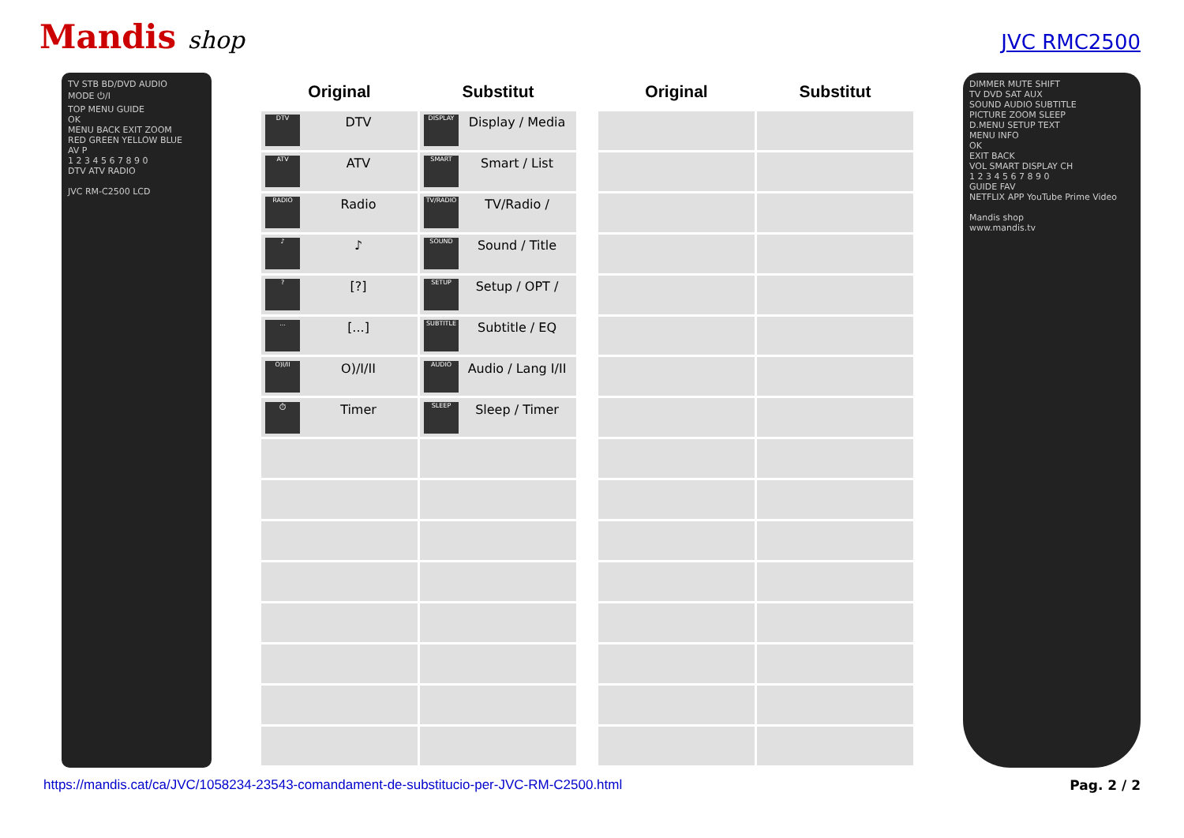Mandis shop
JVC RMC2500
TV STB BD/DVD AUDIO
MODE ⏻/I
TOP MENU GUIDE
OK
MENU BACK EXIT ZOOM
RED GREEN YELLOW BLUE
AV P
1 2 3 4 5 6 7 8 9 0
DTV ATV RADIO
JVC RM-C2500 LCD
| Original | Substitut | | Original | Substitut |
| --- | --- | --- | --- | --- |
| DTV DTV | DISPLAY Display / Media | | | |
| ATV ATV | SMART Smart / List | | | |
| RADIO Radio | TV/RADIO TV/Radio / | | | |
| ♪ ♪ | SOUND Sound / Title | | | |
| ? [?] | SETUP Setup / OPT / | | | |
| ... [...] | SUBTITLE Subtitle / EQ | | | |
| O)I/II O)/I/II | AUDIO Audio / Lang I/II | | | |
| ⏱ Timer | SLEEP Sleep / Timer | | | |
DIMMER MUTE SHIFT
TV DVD SAT AUX
SOUND AUDIO SUBTITLE
PICTURE ZOOM SLEEP
D.MENU SETUP TEXT
MENU INFO
OK
EXIT BACK
VOL SMART DISPLAY CH
1 2 3 4 5 6 7 8 9 0
GUIDE FAV
NETFLIX APP YouTube Prime Video
Mandis shop
www.mandis.tv
https://mandis.cat/ca/JVC/1058234-23543-comandament-de-substitucio-per-JVC-RM-C2500.html Pag. 2 / 2